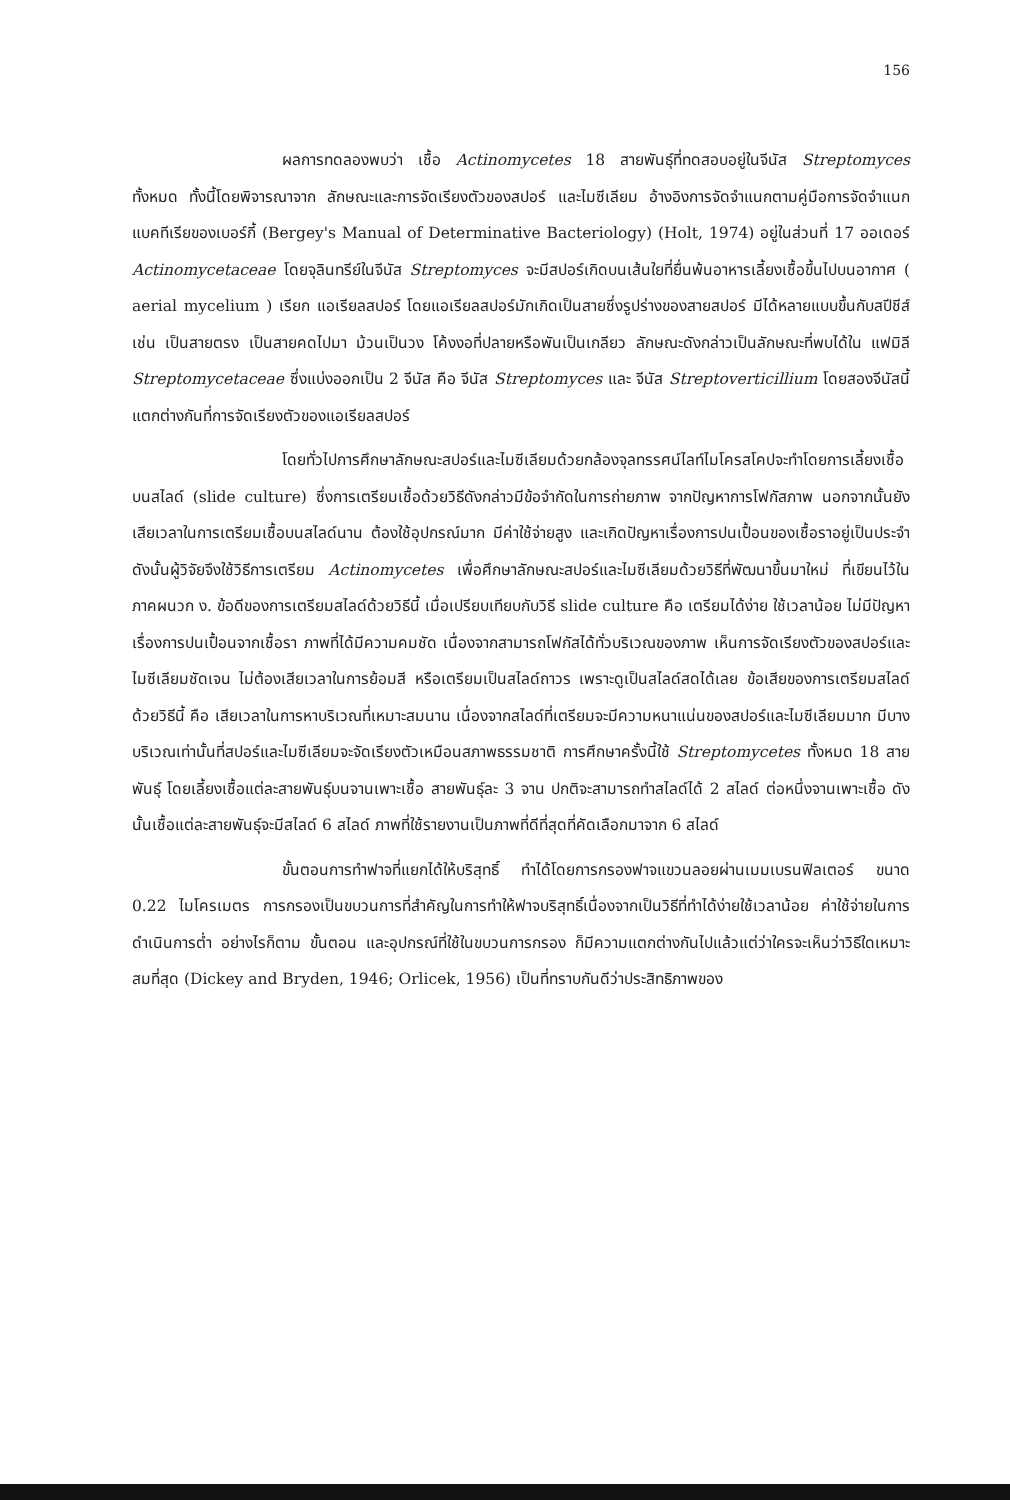156
ผลการทดลองพบว่า เชื้อ Actinomycetes 18 สายพันธุ์ที่ทดสอบอยู่ในจีนัส Streptomyces ทั้งหมด ทั้งนี้โดยพิจารณาจาก ลักษณะและการจัดเรียงตัวของสปอร์ และไมซีเลียม อ้างอิงการจัดจำแนกตามคู่มือการจัดจำแนกแบคทีเรียของเบอร์กี้ (Bergey's Manual of Determinative Bacteriology) (Holt, 1974) อยู่ในส่วนที่ 17 ออเดอร์ Actinomycetaceae โดยจุลินทรีย์ในจีนัส Streptomyces จะมีสปอร์เกิดบนเส้นใยที่ยื่นพ้นอาหารเลี้ยงเชื้อขึ้นไปบนอากาศ ( aerial mycelium ) เรียก แอเรียลสปอร์ โดยแอเรียลสปอร์มักเกิดเป็นสายซึ่งรูปร่างของสายสปอร์ มีได้หลายแบบขึ้นกับสปีชีส์ เช่น เป็นสายตรง เป็นสายคดไปมา ม้วนเป็นวง โค้งงอที่ปลายหรือพันเป็นเกลียว ลักษณะดังกล่าวเป็นลักษณะที่พบได้ใน แฟมิลี Streptomycetaceae ซึ่งแบ่งออกเป็น 2 จีนัส คือ จีนัส Streptomyces และ จีนัส Streptoverticillium โดยสองจีนัสนี้ แตกต่างกันที่การจัดเรียงตัวของแอเรียลสปอร์
โดยทั่วไปการศึกษาลักษณะสปอร์และไมซีเลียมด้วยกล้องจุลทรรศน์ไลท์ไมโครสโคปจะทำโดยการเลี้ยงเชื้อบนสไลด์ (slide culture) ซึ่งการเตรียมเชื้อด้วยวิธีดังกล่าวมีข้อจำกัดในการถ่ายภาพ จากปัญหาการโฟกัสภาพ นอกจากนั้นยังเสียเวลาในการเตรียมเชื้อบนสไลด์นาน ต้องใช้อุปกรณ์มาก มีค่าใช้จ่ายสูง และเกิดปัญหาเรื่องการปนเปื้อนของเชื้อราอยู่เป็นประจำ ดังนั้นผู้วิจัยจึงใช้วิธีการเตรียม Actinomycetes เพื่อศึกษาลักษณะสปอร์และไมซีเลียมด้วยวิธีที่พัฒนาขึ้นมาใหม่ ที่เขียนไว้ใน ภาคผนวก ง. ข้อดีของการเตรียมสไลด์ด้วยวิธีนี้ เมื่อเปรียบเทียบกับวิธี slide culture คือ เตรียมได้ง่าย ใช้เวลาน้อย ไม่มีปัญหาเรื่องการปนเปื้อนจากเชื้อรา ภาพที่ได้มีความคมชัด เนื่องจากสามารถโฟกัสได้ทั่วบริเวณของภาพ เห็นการจัดเรียงตัวของสปอร์และไมซีเลียมชัดเจน ไม่ต้องเสียเวลาในการย้อมสี หรือเตรียมเป็นสไลด์ถาวร เพราะดูเป็นสไลด์สดได้เลย ข้อเสียของการเตรียมสไลด์ด้วยวิธีนี้ คือ เสียเวลาในการหาบริเวณที่เหมาะสมนาน เนื่องจากสไลด์ที่เตรียมจะมีความหนาแน่นของสปอร์และไมซีเลียมมาก มีบางบริเวณเท่านั้นที่สปอร์และไมซีเลียมจะจัดเรียงตัวเหมือนสภาพธรรมชาติ การศึกษาครั้งนี้ใช้ Streptomycetes ทั้งหมด 18 สายพันธุ์ โดยเลี้ยงเชื้อแต่ละสายพันธุ์บนจานเพาะเชื้อ สายพันธุ์ละ 3 จาน ปกติจะสามารถทำสไลด์ได้ 2 สไลด์ ต่อหนึ่งจานเพาะเชื้อ ดังนั้นเชื้อแต่ละสายพันธุ์จะมีสไลด์ 6 สไลด์ ภาพที่ใช้รายงานเป็นภาพที่ดีที่สุดที่คัดเลือกมาจาก 6 สไลด์
ขั้นตอนการทำฟาจที่แยกได้ให้บริสุทธิ์ ทำได้โดยการกรองฟาจแขวนลอยผ่านเมมเบรนฟิลเตอร์ ขนาด 0.22 ไมโครเมตร การกรองเป็นขบวนการที่สำคัญในการทำให้ฟาจบริสุทธิ์เนื่องจากเป็นวิธีที่ทำได้ง่ายใช้เวลาน้อย ค่าใช้จ่ายในการดำเนินการต่ำ อย่างไรก็ตาม ขั้นตอน และอุปกรณ์ที่ใช้ในขบวนการกรอง ก็มีความแตกต่างกันไปแล้วแต่ว่าใครจะเห็นว่าวิธีใดเหมาะสมที่สุด (Dickey and Bryden, 1946; Orlicek, 1956) เป็นที่ทราบกันดีว่าประสิทธิภาพของ